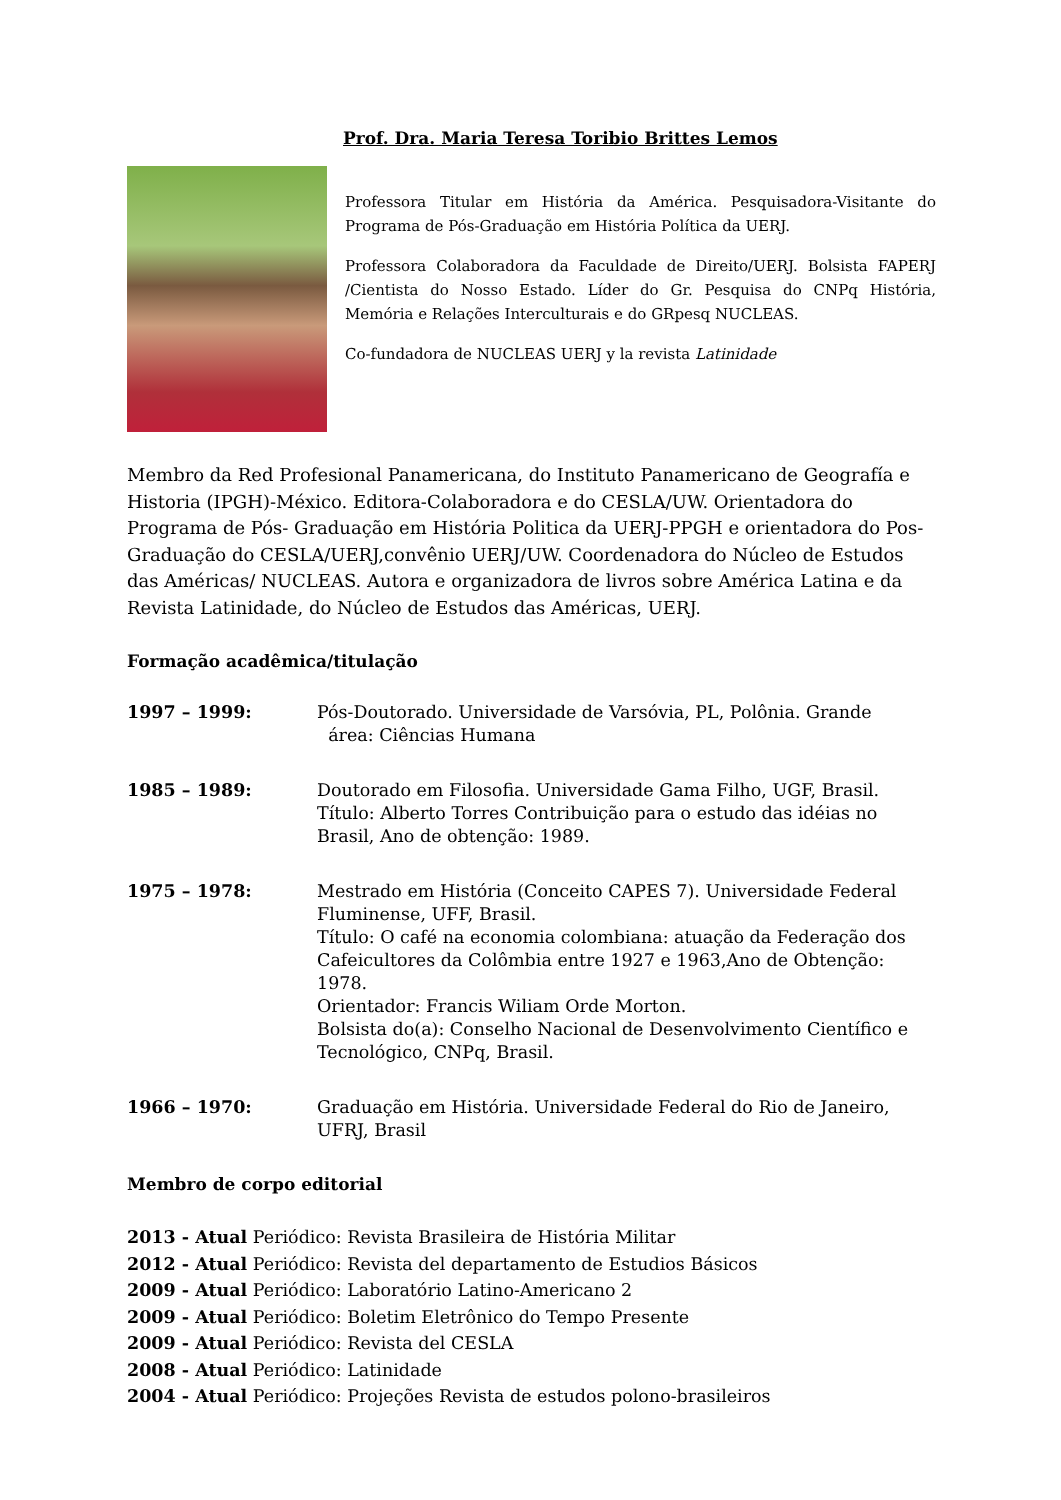Prof. Dra. Maria Teresa Toribio Brittes Lemos
Professora Titular em História da América. Pesquisadora-Visitante do Programa de Pós-Graduação em História Política da UERJ.
Professora Colaboradora da Faculdade de Direito/UERJ. Bolsista FAPERJ /Cientista do Nosso Estado. Líder do Gr. Pesquisa do CNPq História, Memória e Relações Interculturais e do GRpesq NUCLEAS.
Co-fundadora de NUCLEAS UERJ y la revista Latinidade
Membro da Red Profesional Panamericana, do Instituto Panamericano de Geografía e Historia (IPGH)-México. Editora-Colaboradora e do CESLA/UW. Orientadora do Programa de Pós- Graduação em História Politica da UERJ-PPGH e orientadora do Pos-Graduação do CESLA/UERJ,convênio UERJ/UW. Coordenadora do Núcleo de Estudos das Américas/ NUCLEAS. Autora e organizadora de livros sobre América Latina e da Revista Latinidade, do Núcleo de Estudos das Américas, UERJ.
Formação acadêmica/titulação
1997 – 1999: Pós-Doutorado. Universidade de Varsóvia, PL, Polônia. Grande
área: Ciências Humana
1985 – 1989: Doutorado em Filosofia. Universidade Gama Filho, UGF, Brasil.
Título: Alberto Torres Contribuição para o estudo das idéias no Brasil, Ano de obtenção: 1989.
1975 – 1978: Mestrado em História (Conceito CAPES 7). Universidade Federal Fluminense, UFF, Brasil.
Título: O café na economia colombiana: atuação da Federação dos Cafeicultores da Colômbia entre 1927 e 1963,Ano de Obtenção: 1978.
Orientador: Francis Wiliam Orde Morton.
Bolsista do(a): Conselho Nacional de Desenvolvimento Científico e Tecnológico, CNPq, Brasil.
1966 – 1970: Graduação em História. Universidade Federal do Rio de Janeiro, UFRJ, Brasil
Membro de corpo editorial
2013 - Atual Periódico: Revista Brasileira de História Militar
2012 - Atual Periódico: Revista del departamento de Estudios Básicos
2009 - Atual Periódico: Laboratório Latino-Americano 2
2009 - Atual Periódico: Boletim Eletrônico do Tempo Presente
2009 - Atual Periódico: Revista del CESLA
2008 - Atual Periódico: Latinidade
2004 - Atual Periódico: Projeções Revista de estudos polono-brasileiros